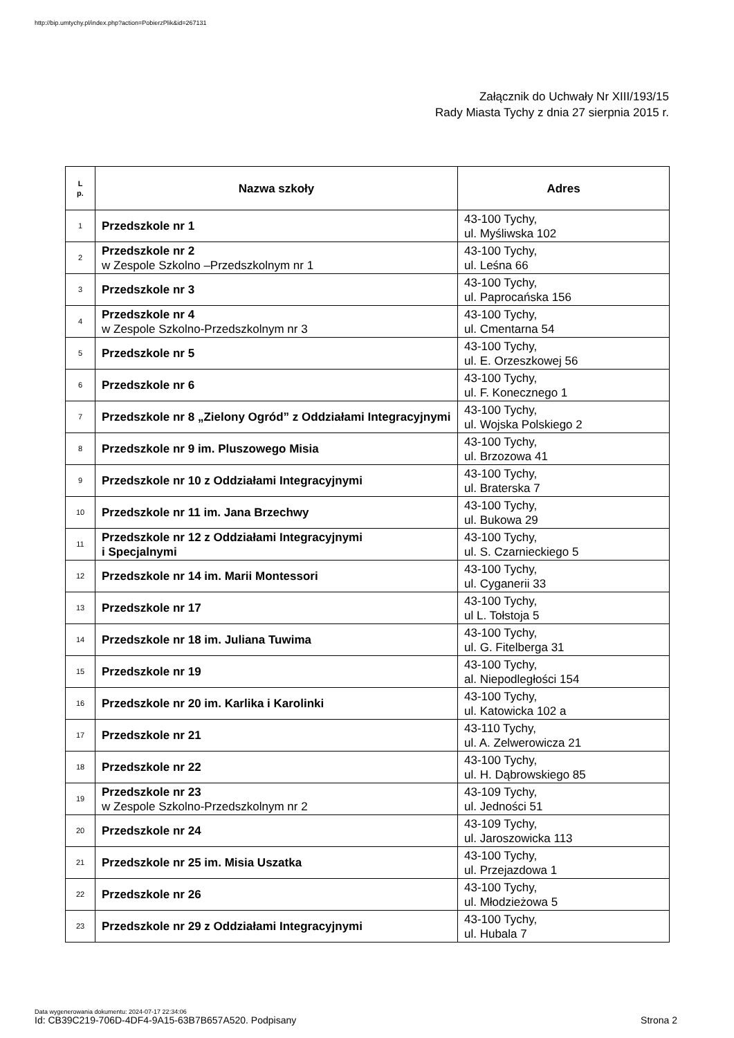http://bip.umtychy.pl/index.php?action=PobierzPlik&id=267131
Załącznik do Uchwały Nr XIII/193/15
Rady Miasta Tychy z dnia 27 sierpnia 2015 r.
| L p. | Nazwa szkoły | Adres |
| --- | --- | --- |
| 1 | Przedszkole nr 1 | 43-100 Tychy, ul. Myśliwska 102 |
| 2 | Przedszkole nr 2 w Zespole Szkolno –Przedszkolnym nr 1 | 43-100 Tychy, ul. Leśna 66 |
| 3 | Przedszkole nr 3 | 43-100 Tychy, ul. Paprocańska 156 |
| 4 | Przedszkole nr 4 w Zespole Szkolno-Przedszkolnym nr 3 | 43-100 Tychy, ul. Cmentarna 54 |
| 5 | Przedszkole nr 5 | 43-100 Tychy, ul. E. Orzeszkowej 56 |
| 6 | Przedszkole nr 6 | 43-100 Tychy, ul. F. Konecznego 1 |
| 7 | Przedszkole nr 8 „Zielony Ogród” z Oddziałami Integracyjnymi | 43-100 Tychy, ul. Wojska Polskiego 2 |
| 8 | Przedszkole nr 9 im. Pluszowego Misia | 43-100 Tychy, ul. Brzozowa 41 |
| 9 | Przedszkole nr 10 z Oddziałami Integracyjnymi | 43-100 Tychy, ul. Braterska 7 |
| 10 | Przedszkole nr 11 im. Jana Brzechwy | 43-100 Tychy, ul. Bukowa 29 |
| 11 | Przedszkole nr 12 z Oddziałami Integracyjnymi i Specjalnymi | 43-100 Tychy, ul. S. Czarnieckiego 5 |
| 12 | Przedszkole nr 14 im. Marii Montessori | 43-100 Tychy, ul. Cyganerii 33 |
| 13 | Przedszkole nr 17 | 43-100 Tychy, ul L. Tołstoja 5 |
| 14 | Przedszkole nr 18 im. Juliana Tuwima | 43-100 Tychy, ul. G. Fitelberga 31 |
| 15 | Przedszkole nr 19 | 43-100 Tychy, al. Niepodległości 154 |
| 16 | Przedszkole nr 20 im. Karlika i Karolinki | 43-100 Tychy, ul. Katowicka 102 a |
| 17 | Przedszkole nr 21 | 43-110 Tychy, ul. A. Zelwerowicza 21 |
| 18 | Przedszkole nr 22 | 43-100 Tychy, ul. H. Dąbrowskiego 85 |
| 19 | Przedszkole nr 23 w Zespole Szkolno-Przedszkolnym nr 2 | 43-109 Tychy, ul. Jedności 51 |
| 20 | Przedszkole nr 24 | 43-109 Tychy, ul. Jaroszowicka 113 |
| 21 | Przedszkole nr 25 im. Misia Uszatka | 43-100 Tychy, ul. Przejazdowa 1 |
| 22 | Przedszkole nr 26 | 43-100 Tychy, ul. Młodzieżowa 5 |
| 23 | Przedszkole nr 29 z Oddziałami Integracyjnymi | 43-100 Tychy, ul. Hubala 7 |
Data wygenerowania dokumentu: 2024-07-17 22:34:06
Id: CB39C219-706D-4DF4-9A15-63B7B657A520. Podpisany
Strona 2